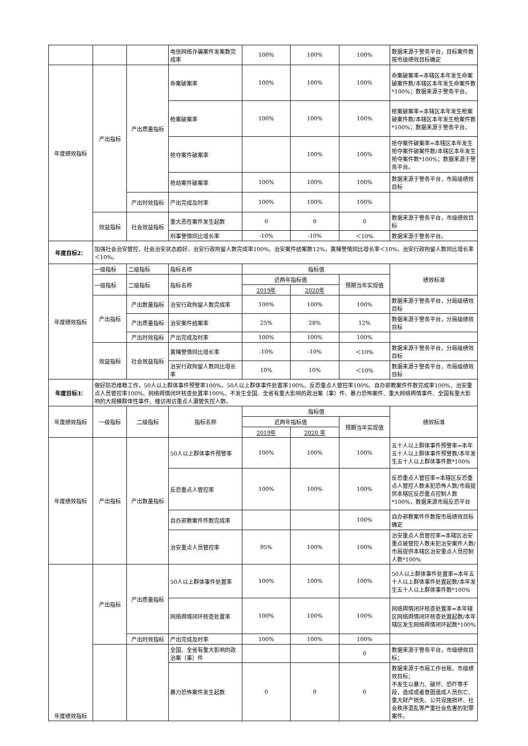| | | | 电信网络诈骗案件发案数完成率 | 100% | 100% | 100% | 数据来源于警务平台，目标案件数按市级绩效目标确定 |
| 年度绩效指标 | 产出指标 | 产出质量指标 | 命案破案率 | 100% | 100% | 100% | 命案破案率=本辖区本年发生命案破案件数/本辖区本年发生命案件数*100%；数据来源于警务平台。 |
| | | | 枪案破案率 | 100% | 100% | 100% | 枪案破案率=本辖区本年发生枪案破案件数/本辖区本年发生枪案件数*100%；数据来源于警务平台。 |
| | | | 抢夺案件破案率 | | 100% | 100% | 抢夺案件破案率=本辖区本年发生抢夺案件破案件数/本辖区本年发生抢夺案件数*100%；数据来源于警务平台。 |
| | | | 抢劫案件破案率 | 100% | 100% | 100% | 数据来源于警务平台，市局级绩效目标 |
| | | 产出时效指标 | 产出完成及时率 | 100% | 100% | 100% | |
| | 效益指标 | 社会效益指标 | 重大恶性案件发生起数 | 0 | 0 | 0 | 数据来源于警务平台，市级绩效目标 |
| | | | 刑事警情同比增长率 | -10% | -10% | ＜10% | 数据来源于警务平台。 |
| 年度目标2： | 加强社会治安管控，社会治安状态趋好。治安行政拘留人数完成率100%、治安案件结案数12%，黄赌警情同比增长率＜10%，治安行政拘留人数同比增长率＜10%。 | | | | | | |
| 年度绩效指标 | 一级指标 | 二级指标 | 指标名称 | 指标值 | | | 绩效标准 |
| | 一级指标 | 二级指标 | 指标名称 | 近两年指标值 | | 预期当年实现值 | |
| | | | | 2019年 | 2020年 | | |
| | 产出指标 | 产出数量指标 | 治安行政拘留人数完成率 | 100% | 100% | 100% | 数据来源于警务平台，分局级绩效目标 |
| | | 产出质量指标 | 治安案件结案率 | 25% | 28% | 12% | 数据来源于警务平台，分局级绩效目标 |
| | | 产出时效指标 | 产出完成及时率 | 100% | 100% | 100% | |
| | 效益指标 | 社会效益指标 | 黄赌警情同比增长率 | -10% | -10% | ＜10% | 数据来源于警务平台，分局级绩效目标 |
| | | | 治安行政拘留人数同比增长率 | 10% | 10% | ＜10% | 数据来源于警务平台，市局级绩效目标 |
| 年度目标3： | 做好防恐维稳工作，50人以上群体事件预警率100%，50人以上群体事件处置率100%、反恐重点人管控率100%、自办邪教案件件数完成率100%、治安重点人员管控率100%、网络舆情闭环核查处置率100%，不发生全国、全省有重大影响的政治案（事）件、暴力恐怖案件、重大网络舆情事件、全国有重大影响的大规模群体性事件、缠访闹访重点人漏管失控人数。 | | | | | | |
| 年度绩效指标 | 一级指标 | 二级指标 | 指标名称 | 指标值 | | | 绩效标准 |
| | | | | 近两年指标值 | | 预期当年实现值 | |
| | | | | 2019年 | 2020 年 | | |
| 年度绩效指标 | 产出指标 | 产出数量指标 | 50人以上群体事件预警率 | 100% | 100% | 100% | 五十人以上群体事件预警率=本年五十人以上群体事件预警数/本年发生五十人以上群体事件数*100% |
| | | | 反恐重点人管控率 | 100% | 100% | 100% | 反恐重点人管控率=本辖区反恐重点人管控人数未犯恐怖人数/市局提供本辖区反恐重点控制人数*100%，数据来源市局反恐平台 |
| | | | 自办邪教案件件数完成率 | | | 100% | 自办邪教案件件数按市局绩效目标确定 |
| | | | 治安重点人员管控率 | 95% | 100% | 100% | 治安重点人员管控率=本辖区治安重点被管控人数未犯治安案件人数/市局提供本辖区治安重点人员控制人数*100% |
| 年度绩效指标 | 产出指标 | 产出质量指标 | 50人以上群体事件处置率 | 100% | 100% | 100% | 50人以上群体事件处置率=本年五十人以上群体事件处置起数/本年发生五十人以上群体事件数*100% |
| | | | 网络舆情闭环核查处置率 | 100% | 100% | 100% | 网络舆情闭环核查处置率=本年辖区网络舆情闭环核查处置起数/本年辖区发生网络舆情闭环起数*100% |
| | | 产出时效指标 | 产出完成及时率 | 100% | 100% | 100% | |
| | | | 全国、全省有重大影响的政治案（事）件 | | | 0 | 数据来源于警务平台，市级绩效目标； |
| | | | 暴力恐怖案件发生起数 | 0 | 0 | 0 | 数据来源于市局工作台账，市级绩效目标； 不发生以暴力、破坏、恐吓等手段，造成或者意图造成人员伤亡、重大财产损失、公共设施损坏、社会秩序混乱等严重社会危害的犯罪案件。 |